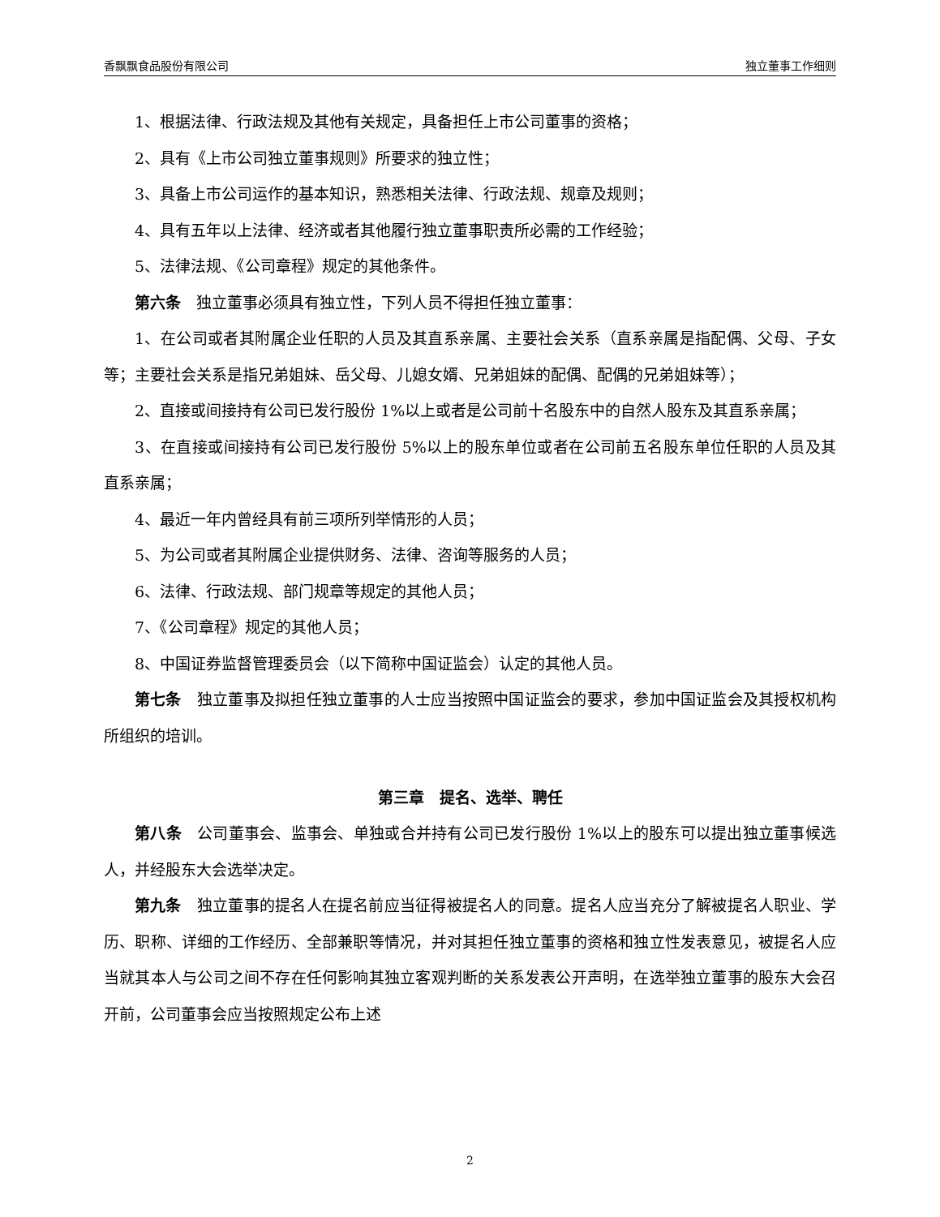香飘飘食品股份有限公司 独立董事工作细则
1、根据法律、行政法规及其他有关规定，具备担任上市公司董事的资格；
2、具有《上市公司独立董事规则》所要求的独立性；
3、具备上市公司运作的基本知识，熟悉相关法律、行政法规、规章及规则；
4、具有五年以上法律、经济或者其他履行独立董事职责所必需的工作经验；
5、法律法规、《公司章程》规定的其他条件。
第六条　独立董事必须具有独立性，下列人员不得担任独立董事：
1、在公司或者其附属企业任职的人员及其直系亲属、主要社会关系（直系亲属是指配偶、父母、子女等；主要社会关系是指兄弟姐妹、岳父母、儿媳女婿、兄弟姐妹的配偶、配偶的兄弟姐妹等）；
2、直接或间接持有公司已发行股份 1%以上或者是公司前十名股东中的自然人股东及其直系亲属；
3、在直接或间接持有公司已发行股份 5%以上的股东单位或者在公司前五名股东单位任职的人员及其直系亲属；
4、最近一年内曾经具有前三项所列举情形的人员；
5、为公司或者其附属企业提供财务、法律、咨询等服务的人员；
6、法律、行政法规、部门规章等规定的其他人员；
7、《公司章程》规定的其他人员；
8、中国证券监督管理委员会（以下简称中国证监会）认定的其他人员。
第七条　独立董事及拟担任独立董事的人士应当按照中国证监会的要求，参加中国证监会及其授权机构所组织的培训。
第三章　提名、选举、聘任
第八条　公司董事会、监事会、单独或合并持有公司已发行股份 1%以上的股东可以提出独立董事候选人，并经股东大会选举决定。
第九条　独立董事的提名人在提名前应当征得被提名人的同意。提名人应当充分了解被提名人职业、学历、职称、详细的工作经历、全部兼职等情况，并对其担任独立董事的资格和独立性发表意见，被提名人应当就其本人与公司之间不存在任何影响其独立客观判断的关系发表公开声明，在选举独立董事的股东大会召开前，公司董事会应当按照规定公布上述
2